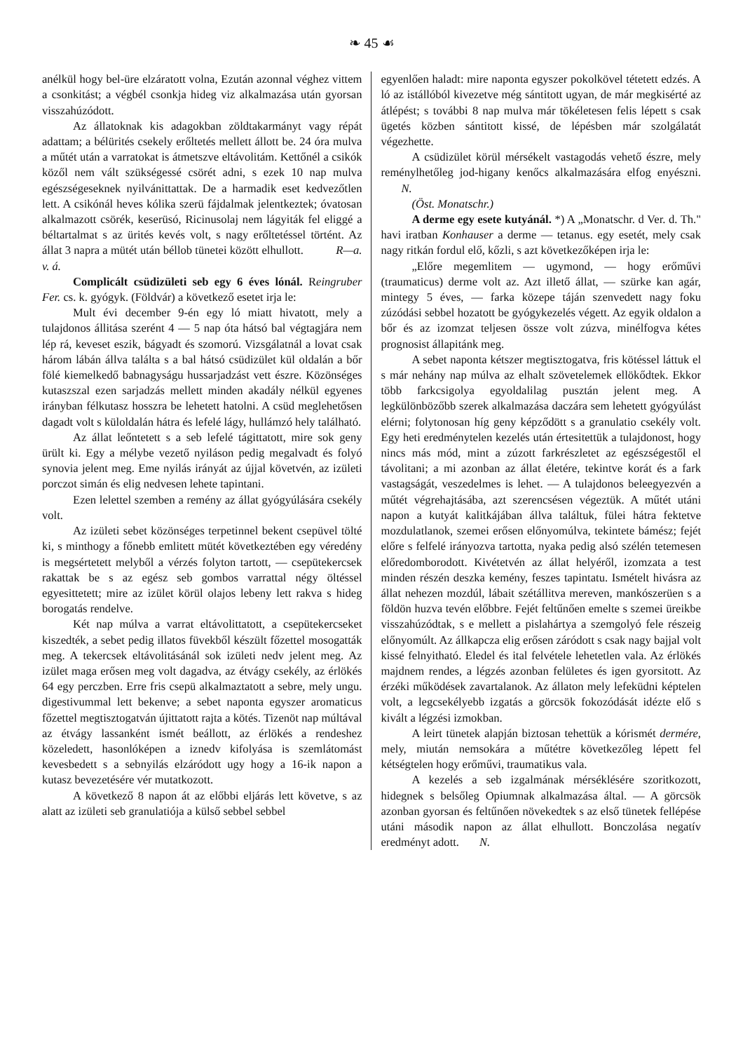❧ 45 ☙
anélkül hogy bel-üre elzáratott volna, Ezután azonnal véghez vittem a csonkitást; a végbél csonkja hideg viz alkalmazása után gyorsan visszahúzódott.
Az állatoknak kis adagokban zöldtakarmányt vagy répát adattam; a bélürités csekely erőltetés mellett állott be. 24 óra mulva a műtét után a varratokat is átmetszve eltávolitám. Kettőnél a csikók közől nem vált szükségessé csörét adni, s ezek 10 nap mulva egészségeseknek nyilvánittattak. De a harmadik eset kedvezőtlen lett. A csikónál heves kólika szerü fájdalmak jelentkeztek; óvatosan alkalmazott csörék, keserüsó, Ricinusolaj nem lágyiták fel eliggé a béltartalmat s az ürités kevés volt, s nagy erőltetéssel történt. Az állat 3 napra a mütét után béllob tünetei között elhullott. R—a. v. á.
Complicált csüdizületi seb egy 6 éves lónál. Reingruber Fer. cs. k. gyógyk. (Földvár) a következő esetet irja le:
Mult évi december 9-én egy ló miatt hivatott, mely a tulajdonos állitása szerént 4 — 5 nap óta hátsó bal végtagjára nem lép rá, keveset eszik, bágyadt és szomorú. Vizsgálatnál a lovat csak három lábán állva találta s a bal hátsó csüdizület kül oldalán a bőr fölé kiemelkedő babnagyságu hussarjadzást vett észre. Közönséges kutaszszal ezen sarjadzás mellett minden akadály nélkül egyenes irányban félkutasz hosszra be lehetett hatolni. A csüd meglehetősen dagadt volt s küloldalán hátra és lefelé lágy, hullámzó hely található.
Az állat leőntetett s a seb lefelé tágittatott, mire sok geny ürült ki. Egy a mélybe vezető nyiláson pedig megalvadt és folyó synovia jelent meg. Eme nyilás irányát az újjal követvén, az izületi porczot simán és elig nedvesen lehete tapintani.
Ezen lelettel szemben a remény az állat gyógyúlására csekély volt.
Az izületi sebet közönséges terpetinnel bekent csepüvel tölté ki, s minthogy a főnebb emlitett mütét következtében egy véredény is megsértetett melyből a vérzés folyton tartott, — csepütekercsek rakattak be s az egész seb gombos varrattal négy öltéssel egyesittetett; mire az izület körül olajos lebeny lett rakva s hideg borogatás rendelve.
Két nap múlva a varrat eltávolittatott, a csepütekercseket kiszedték, a sebet pedig illatos füvekből készült főzettel mosogatták meg. A tekercsek eltávolitásánál sok izületi nedv jelent meg. Az izület maga erősen meg volt dagadva, az étvágy csekély, az érlökés 64 egy perczben. Erre fris csepü alkalmaztatott a sebre, mely ungu. digestivummal lett bekenve; a sebet naponta egyszer aromaticus főzettel megtisztogatván újittatott rajta a kötés. Tizenöt nap múltával az étvágy lassanként ismét beállott, az érlökés a rendeshez közeledett, hasonlóképen a iznedv kifolyása is szemlátomást kevesbedett s a sebnyilás elzáródott ugy hogy a 16-ik napon a kutasz bevezetésére vér mutatkozott.
A következő 8 napon át az előbbi eljárás lett követve, s az alatt az izületi seb granulatiója a külső sebbel sebbel
egyenlően haladt: mire naponta egyszer pokolkövel tétetett edzés. A ló az istállóból kivezetve még sántitott ugyan, de már megkisérté az átlépést; s további 8 nap mulva már tökéletesen felis lépett s csak ügetés közben sántitott kissé, de lépésben már szolgálatát végezhette.
A csüdizület körül mérsékelt vastagodás vehető észre, mely reménylhetőleg jod-higany kenőcs alkalmazására elfog enyészni. N.
(Öst. Monatschr.)
A derme egy esete kutyánál. *) A „Monatschr. d Ver. d. Th." havi iratban Konhauser a derme — tetanus. egy esetét, mely csak nagy ritkán fordul elő, kőzli, s azt következőképen irja le:
„Előre megemlitem — ugymond, — hogy erőművi (traumaticus) derme volt az. Azt illető állat, — szürke kan agár, mintegy 5 éves, — farka közepe táján szenvedett nagy foku zúzódási sebbel hozatott be gyógykezelés végett. Az egyik oldalon a bőr és az izomzat teljesen össze volt zúzva, minélfogva kétes prognosist állapitánk meg.
A sebet naponta kétszer megtisztogatva, fris kötéssel láttuk el s már nehány nap múlva az elhalt szövetelemek ellökődtek. Ekkor több farkcsigolya egyoldalilag pusztán jelent meg. A legkülönbözőbb szerek alkalmazása daczára sem lehetett gyógyúlást elérni; folytonosan híg geny képződött s a granulatio csekély volt. Egy heti eredménytelen kezelés után értesitettük a tulajdonost, hogy nincs más mód, mint a zúzott farkrészletet az egészségestől el távolitani; a mi azonban az állat életére, tekintve korát és a fark vastagságát, veszedelmes is lehet. — A tulajdonos beleegyezvén a műtét végrehajtásába, azt szerencsésen végeztük. A műtét utáni napon a kutyát kalitkájában állva találtuk, fülei hátra fektetve mozdulatlanok, szemei erősen előnyomúlva, tekintete bámész; fejét előre s felfelé irányozva tartotta, nyaka pedig alsó szélén tetemesen előredomborodott. Kivétetvén az állat helyéről, izomzata a test minden részén deszka kemény, feszes tapintatu. Ismételt hivásra az állat nehezen mozdúl, lábait szétállitva mereven, mankószerüen s a földön huzva tevén előbbre. Fejét feltűnően emelte s szemei üreikbe visszahúzódtak, s e mellett a pislahártya a szemgolyó fele részeig előnyomúlt. Az állkapcza elig erősen záródott s csak nagy bajjal volt kissé felnyitható. Eledel és ital felvétele lehetetlen vala. Az érlökés majdnem rendes, a légzés azonban felületes és igen gyorsitott. Az érzéki működések zavartalanok. Az állaton mely lefeküdni képtelen volt, a legcsekélyebb izgatás a görcsök fokozódását idézte elő s kivált a légzési izmokban.
A leirt tünetek alapján biztosan tehettük a kórismét dermére, mely, miután nemsokára a műtétre következőleg lépett fel kétségtelen hogy erőművi, traumatikus vala.
A kezelés a seb izgalmának mérséklésére szoritkozott, hidegnek s belsőleg Opiumnak alkalmazása által. — A görcsök azonban gyorsan és feltűnően növekedtek s az első tünetek fellépése utáni második napon az állat elhullott. Bonczolása negatív eredményt adott. N.